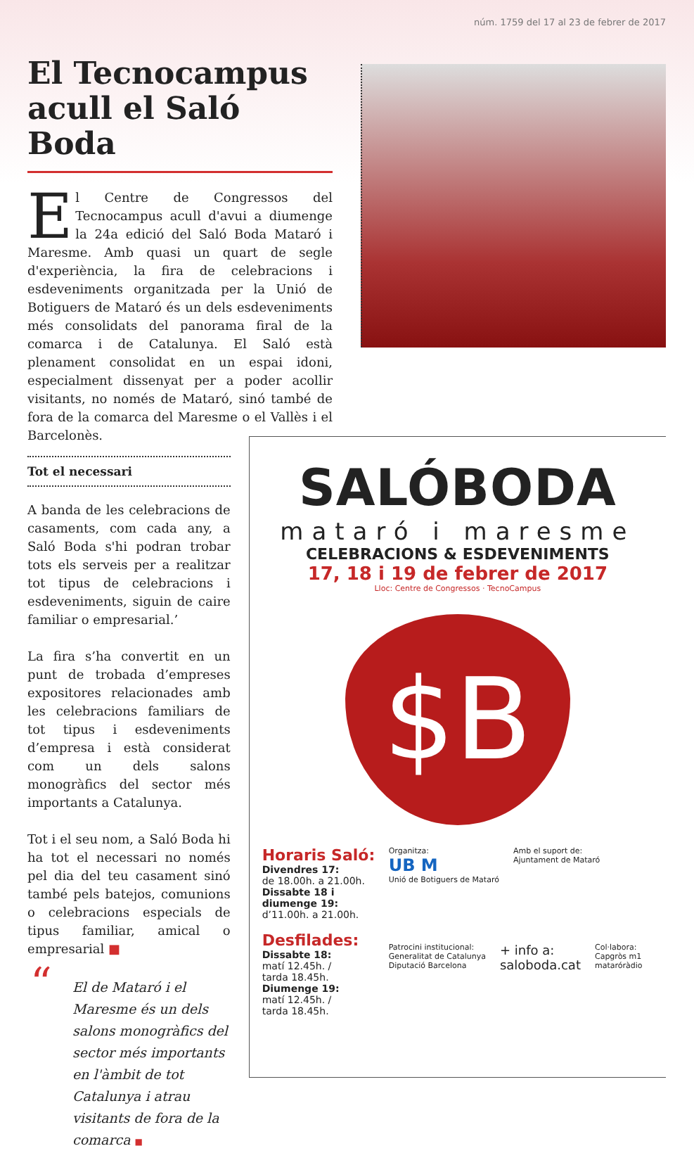núm. 1759 del 17 al 23 de febrer de 2017
El Tecnocampus acull el Saló Boda
El Centre de Congressos del Tecnocampus acull d'avui a diumenge la 24a edició del Saló Boda Mataró i Maresme. Amb quasi un quart de segle d'experiència, la fira de celebracions i esdeveniments organitzada per la Unió de Botiguers de Mataró és un dels esdeveniments més consolidats del panorama firal de la comarca i de Catalunya. El Saló està plenament consolidat en un espai idoni, especialment dissenyat per a poder acollir visitants, no només de Mataró, sinó també de fora de la comarca del Maresme o el Vallès i el Barcelonès.
Tot el necessari
A banda de les celebracions de casaments, com cada any, a Saló Boda s'hi podran trobar tots els serveis per a realitzar tot tipus de celebracions i esdeveniments, siguin de caire familiar o empresarial.’
La fira s’ha convertit en un punt de trobada d’empreses expositores relacionades amb les celebracions familiars de tot tipus i esdeveniments d’empresa i està considerat com un dels salons monogràfics del sector més importants a Catalunya.
Tot i el seu nom, a Saló Boda hi ha tot el necessari no només pel dia del teu casament sinó també pels batejos, comunions o celebracions especials de tipus familiar, amical o empresarial ■
“El de Mataró i el Maresme és un dels salons monogràfics del sector més importants en l'àmbit de tot Catalunya i atrau visitants de fora de la comarca ■
SALÓBODA
mataró i maresme
CELEBRACIONS & ESDEVENIMENTS
17, 18 i 19 de febrer de 2017
Lloc: Centre de Congressos · TecnoCampus
$B
Horaris Saló:
Divendres 17:
de 18.00h. a 21.00h.
Dissabte 18 i diumenge 19:
d’11.00h. a 21.00h.
Desfilades:
Dissabte 18:
matí 12.45h. /
tarda 18.45h.
Diumenge 19:
matí 12.45h. /
tarda 18.45h.
Organitza:
UB M
Unió de Botiguers de Mataró
Amb el suport de:
Ajuntament de Mataró
Patrocini institucional:
Generalitat de Catalunya
Diputació Barcelona
+ info a:
saloboda.cat
Col·labora:
Capgròs m1
mataróràdio